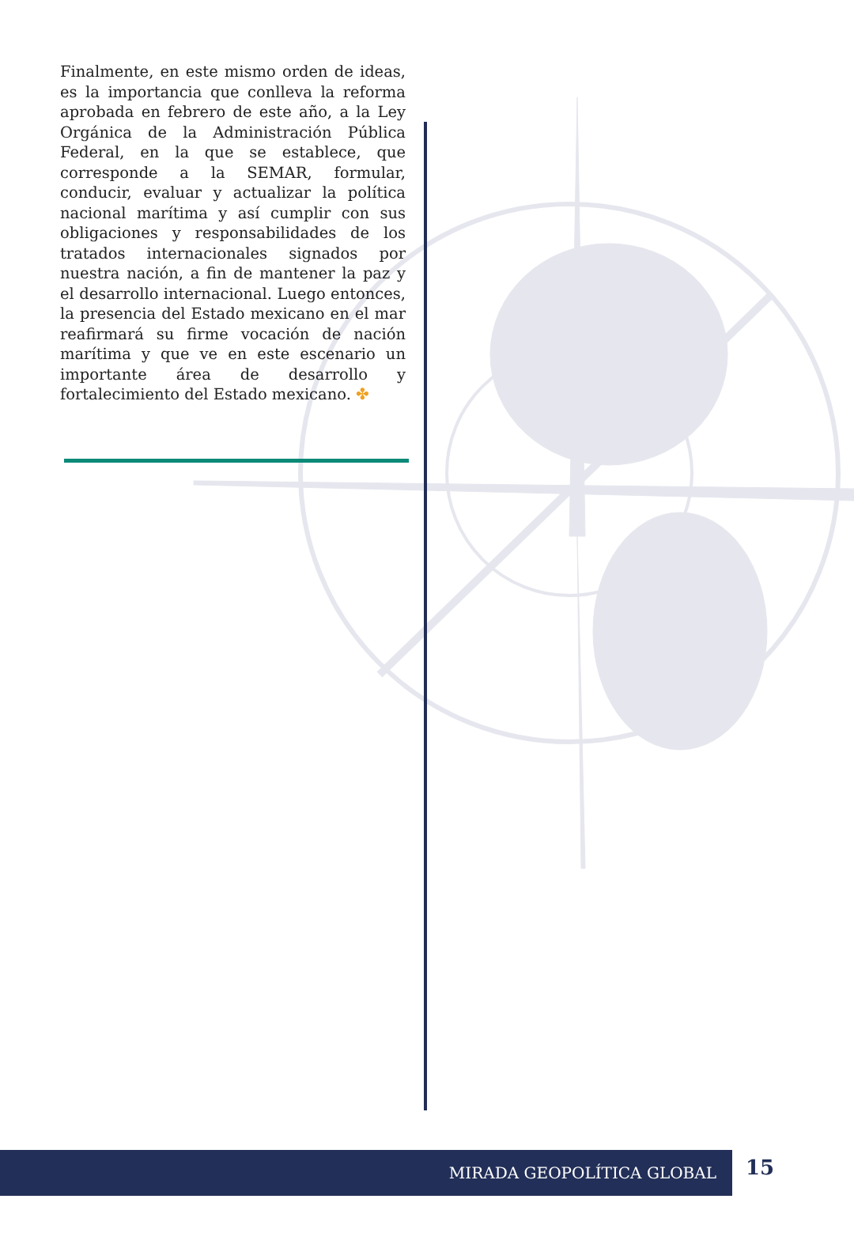Finalmente, en este mismo orden de ideas, es la importancia que conlleva la reforma aprobada en febrero de este año, a la Ley Orgánica de la Administración Pública Federal, en la que se establece, que corresponde a la SEMAR, formular, conducir, evaluar y actualizar la política nacional marítima y así cumplir con sus obligaciones y responsabilidades de los tratados internacionales signados por nuestra nación, a fin de mantener la paz y el desarrollo internacional. Luego entonces, la presencia del Estado mexicano en el mar reafirmará su firme vocación de nación marítima y que ve en este escenario un importante área de desarrollo y fortalecimiento del Estado mexicano. ✤
MIRADA GEOPOLÍTICA GLOBAL 15